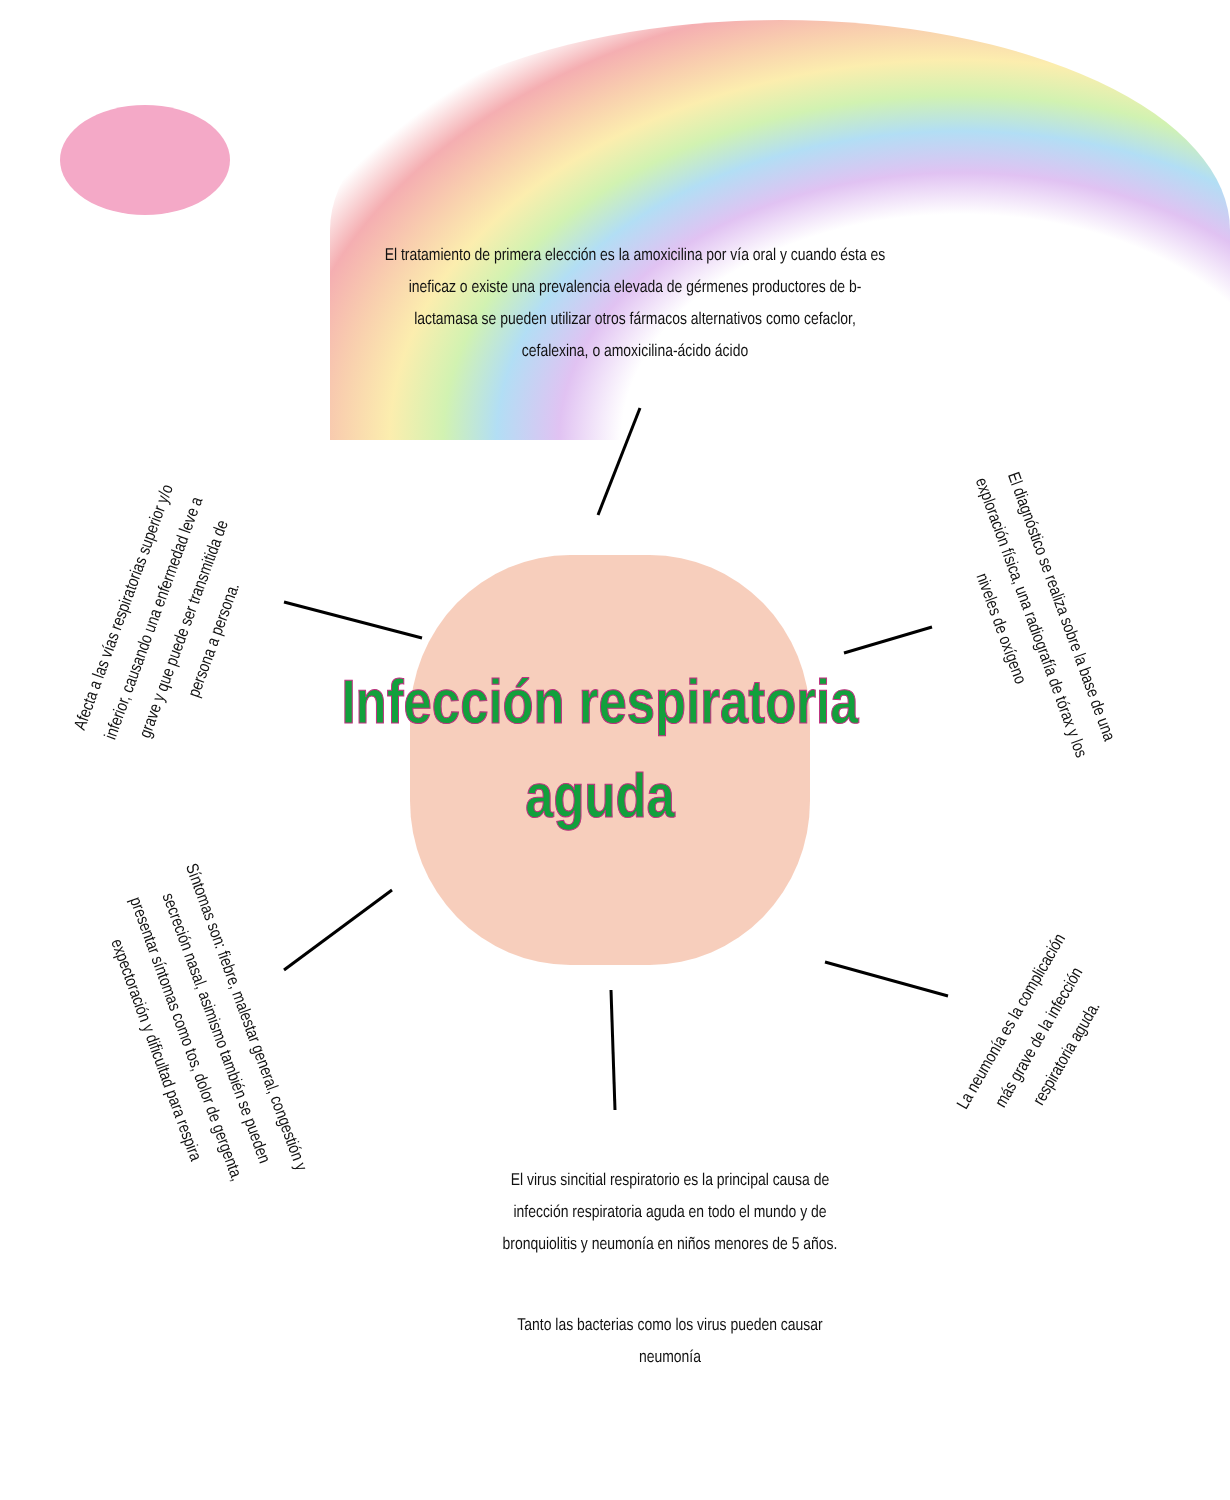El tratamiento de primera elección es la amoxicilina por vía oral y cuando ésta es ineficaz o existe una prevalencia elevada de gérmenes productores de b-lactamasa se pueden utilizar otros fármacos alternativos como cefaclor, cefalexina, o amoxicilina-ácido ácido
Infección respiratoria aguda
Afecta a las vías respiratorias superior y/o inferior, causando una enfermedad leve a grave y que puede ser transmitida de persona a persona.
El diagnóstico se realiza sobre la base de una exploración física, una radiografía de tórax y los niveles de oxígeno
Síntomas son: fiebre, malestar general, congestión y secreción nasal, asimismo también se pueden presentar síntomas como tos, dolor de gergenta, expectoración y dificultad para respira
La neumonía es la complicación más grave de la infección respiratoria aguda.
El virus sincitial respiratorio es la principal causa de infección respiratoria aguda en todo el mundo y de bronquiolitis y neumonía en niños menores de 5 años.
Tanto las bacterias como los virus pueden causar neumonía